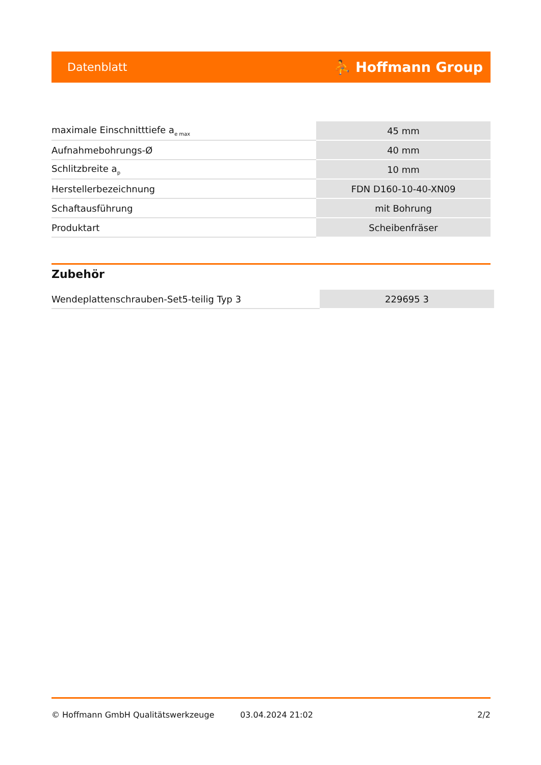Datenblatt ⛹ Hoffmann Group
| maximale Einschnitttiefe a<sub>e max</sub> | 45 mm |
| Aufnahmebohrungs-Ø | 40 mm |
| Schlitzbreite a<sub>p</sub> | 10 mm |
| Herstellerbezeichnung | FDN D160-10-40-XN09 |
| Schaftausführung | mit Bohrung |
| Produktart | Scheibenfräser |
Zubehör
| Wendeplattenschrauben-Set5-teilig Typ 3 | 229695 3 |
© Hoffmann GmbH Qualitätswerkzeuge 03.04.2024 21:02 2/2